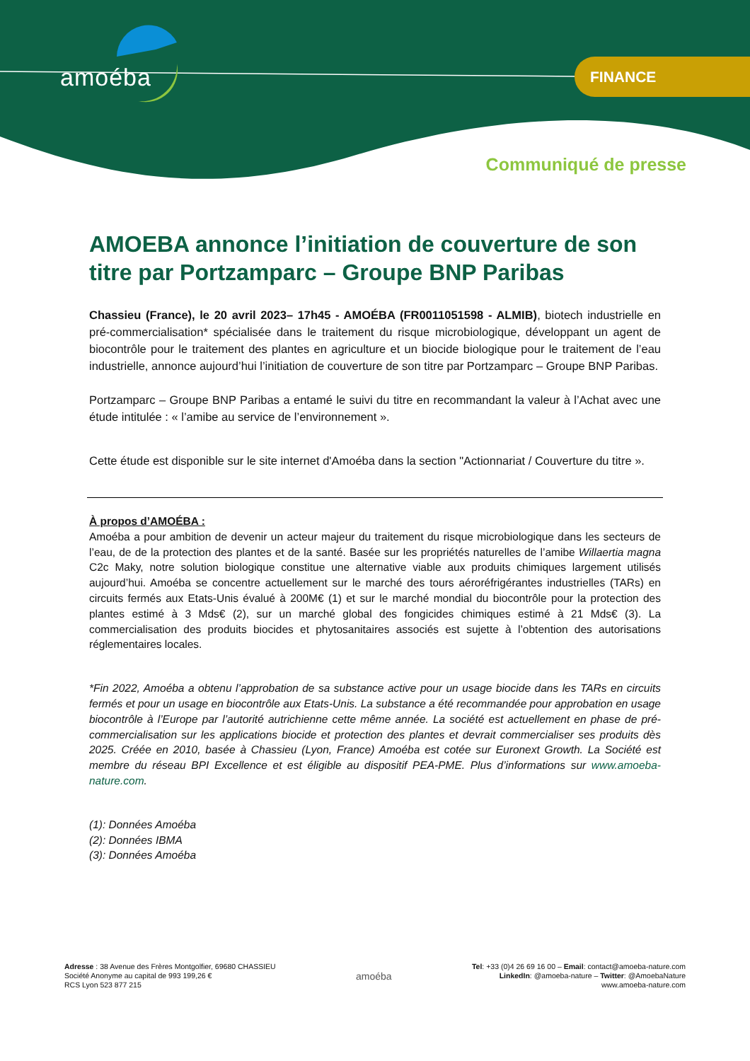amoéba FINANCE
Communiqué de presse
AMOEBA annonce l’initiation de couverture de son titre par Portzamparc – Groupe BNP Paribas
Chassieu (France), le 20 avril 2023– 17h45 - AMOÉBA (FR0011051598 - ALMIB), biotech industrielle en pré-commercialisation* spécialisée dans le traitement du risque microbiologique, développant un agent de biocontrôle pour le traitement des plantes en agriculture et un biocide biologique pour le traitement de l’eau industrielle, annonce aujourd’hui l’initiation de couverture de son titre par Portzamparc – Groupe BNP Paribas.
Portzamparc – Groupe BNP Paribas a entamé le suivi du titre en recommandant la valeur à l’Achat avec une étude intitulée : « l’amibe au service de l’environnement ».
Cette étude est disponible sur le site internet d'Amoéba dans la section "Actionnariat / Couverture du titre ».
À propos d’AMOÉBA :
Amoéba a pour ambition de devenir un acteur majeur du traitement du risque microbiologique dans les secteurs de l’eau, de de la protection des plantes et de la santé. Basée sur les propriétés naturelles de l’amibe Willaertia magna C2c Maky, notre solution biologique constitue une alternative viable aux produits chimiques largement utilisés aujourd’hui. Amoéba se concentre actuellement sur le marché des tours aéroréfrigérantes industrielles (TARs) en circuits fermés aux Etats-Unis évalué à 200M€ (1) et sur le marché mondial du biocontrôle pour la protection des plantes estimé à 3 Mds€ (2), sur un marché global des fongicides chimiques estimé à 21 Mds€ (3). La commercialisation des produits biocides et phytosanitaires associés est sujette à l’obtention des autorisations réglementaires locales.
*Fin 2022, Amoéba a obtenu l’approbation de sa substance active pour un usage biocide dans les TARs en circuits fermés et pour un usage en biocontrôle aux Etats-Unis. La substance a été recommandée pour approbation en usage biocontrôle à l’Europe par l’autorité autrichienne cette même année. La société est actuellement en phase de pré-commercialisation sur les applications biocide et protection des plantes et devrait commercialiser ses produits dès 2025. Créée en 2010, basée à Chassieu (Lyon, France) Amoéba est cotée sur Euronext Growth. La Société est membre du réseau BPI Excellence et est éligible au dispositif PEA-PME. Plus d’informations sur www.amoeba-nature.com.
(1): Données Amoéba
(2): Données IBMA
(3): Données Amoéba
Adresse : 38 Avenue des Frères Montgolfier, 69680 CHASSIEU
Société Anonyme au capital de 993 199,26 €
RCS Lyon 523 877 215
amoéba
Tel: +33 (0)4 26 69 16 00 – Email: contact@amoeba-nature.com
LinkedIn: @amoeba-nature – Twitter: @AmoebaNature
www.amoeba-nature.com